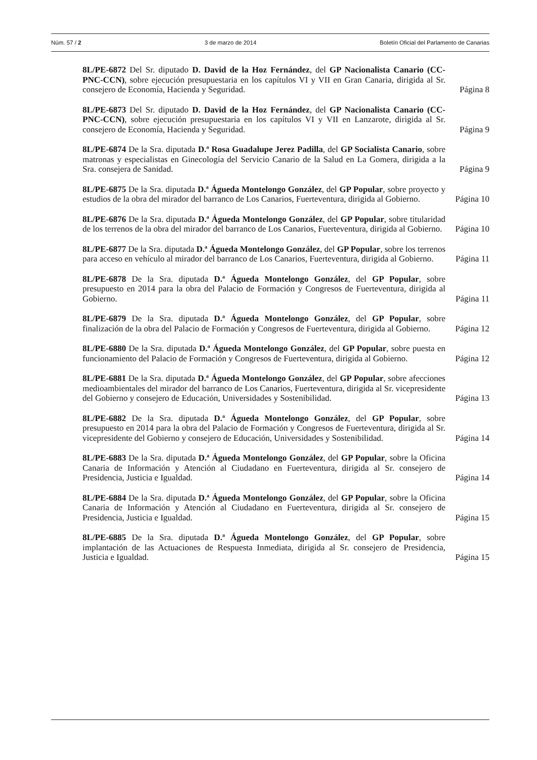Núm. 57 / 2 3 de marzo de 2014 Boletín Oficial del Parlamento de Canarias
8L/PE-6872 Del Sr. diputado D. David de la Hoz Fernández, del GP Nacionalista Canario (CC-PNC-CCN), sobre ejecución presupuestaria en los capítulos VI y VII en Gran Canaria, dirigida al Sr. consejero de Economía, Hacienda y Seguridad.
Página 8
8L/PE-6873 Del Sr. diputado D. David de la Hoz Fernández, del GP Nacionalista Canario (CC-PNC-CCN), sobre ejecución presupuestaria en los capítulos VI y VII en Lanzarote, dirigida al Sr. consejero de Economía, Hacienda y Seguridad.
Página 9
8L/PE-6874 De la Sra. diputada D.ª Rosa Guadalupe Jerez Padilla, del GP Socialista Canario, sobre matronas y especialistas en Ginecología del Servicio Canario de la Salud en La Gomera, dirigida a la Sra. consejera de Sanidad.
Página 9
8L/PE-6875 De la Sra. diputada D.ª Águeda Montelongo González, del GP Popular, sobre proyecto y estudios de la obra del mirador del barranco de Los Canarios, Fuerteventura, dirigida al Gobierno.
Página 10
8L/PE-6876 De la Sra. diputada D.ª Águeda Montelongo González, del GP Popular, sobre titularidad de los terrenos de la obra del mirador del barranco de Los Canarios, Fuerteventura, dirigida al Gobierno.
Página 10
8L/PE-6877 De la Sra. diputada D.ª Águeda Montelongo González, del GP Popular, sobre los terrenos para acceso en vehículo al mirador del barranco de Los Canarios, Fuerteventura, dirigida al Gobierno.
Página 11
8L/PE-6878 De la Sra. diputada D.ª Águeda Montelongo González, del GP Popular, sobre presupuesto en 2014 para la obra del Palacio de Formación y Congresos de Fuerteventura, dirigida al Gobierno.
Página 11
8L/PE-6879 De la Sra. diputada D.ª Águeda Montelongo González, del GP Popular, sobre finalización de la obra del Palacio de Formación y Congresos de Fuerteventura, dirigida al Gobierno.
Página 12
8L/PE-6880 De la Sra. diputada D.ª Águeda Montelongo González, del GP Popular, sobre puesta en funcionamiento del Palacio de Formación y Congresos de Fuerteventura, dirigida al Gobierno.
Página 12
8L/PE-6881 De la Sra. diputada D.ª Águeda Montelongo González, del GP Popular, sobre afecciones medioambientales del mirador del barranco de Los Canarios, Fuerteventura, dirigida al Sr. vicepresidente del Gobierno y consejero de Educación, Universidades y Sostenibilidad.
Página 13
8L/PE-6882 De la Sra. diputada D.ª Águeda Montelongo González, del GP Popular, sobre presupuesto en 2014 para la obra del Palacio de Formación y Congresos de Fuerteventura, dirigida al Sr. vicepresidente del Gobierno y consejero de Educación, Universidades y Sostenibilidad.
Página 14
8L/PE-6883 De la Sra. diputada D.ª Águeda Montelongo González, del GP Popular, sobre la Oficina Canaria de Información y Atención al Ciudadano en Fuerteventura, dirigida al Sr. consejero de Presidencia, Justicia e Igualdad.
Página 14
8L/PE-6884 De la Sra. diputada D.ª Águeda Montelongo González, del GP Popular, sobre la Oficina Canaria de Información y Atención al Ciudadano en Fuerteventura, dirigida al Sr. consejero de Presidencia, Justicia e Igualdad.
Página 15
8L/PE-6885 De la Sra. diputada D.ª Águeda Montelongo González, del GP Popular, sobre implantación de las Actuaciones de Respuesta Inmediata, dirigida al Sr. consejero de Presidencia, Justicia e Igualdad.
Página 15